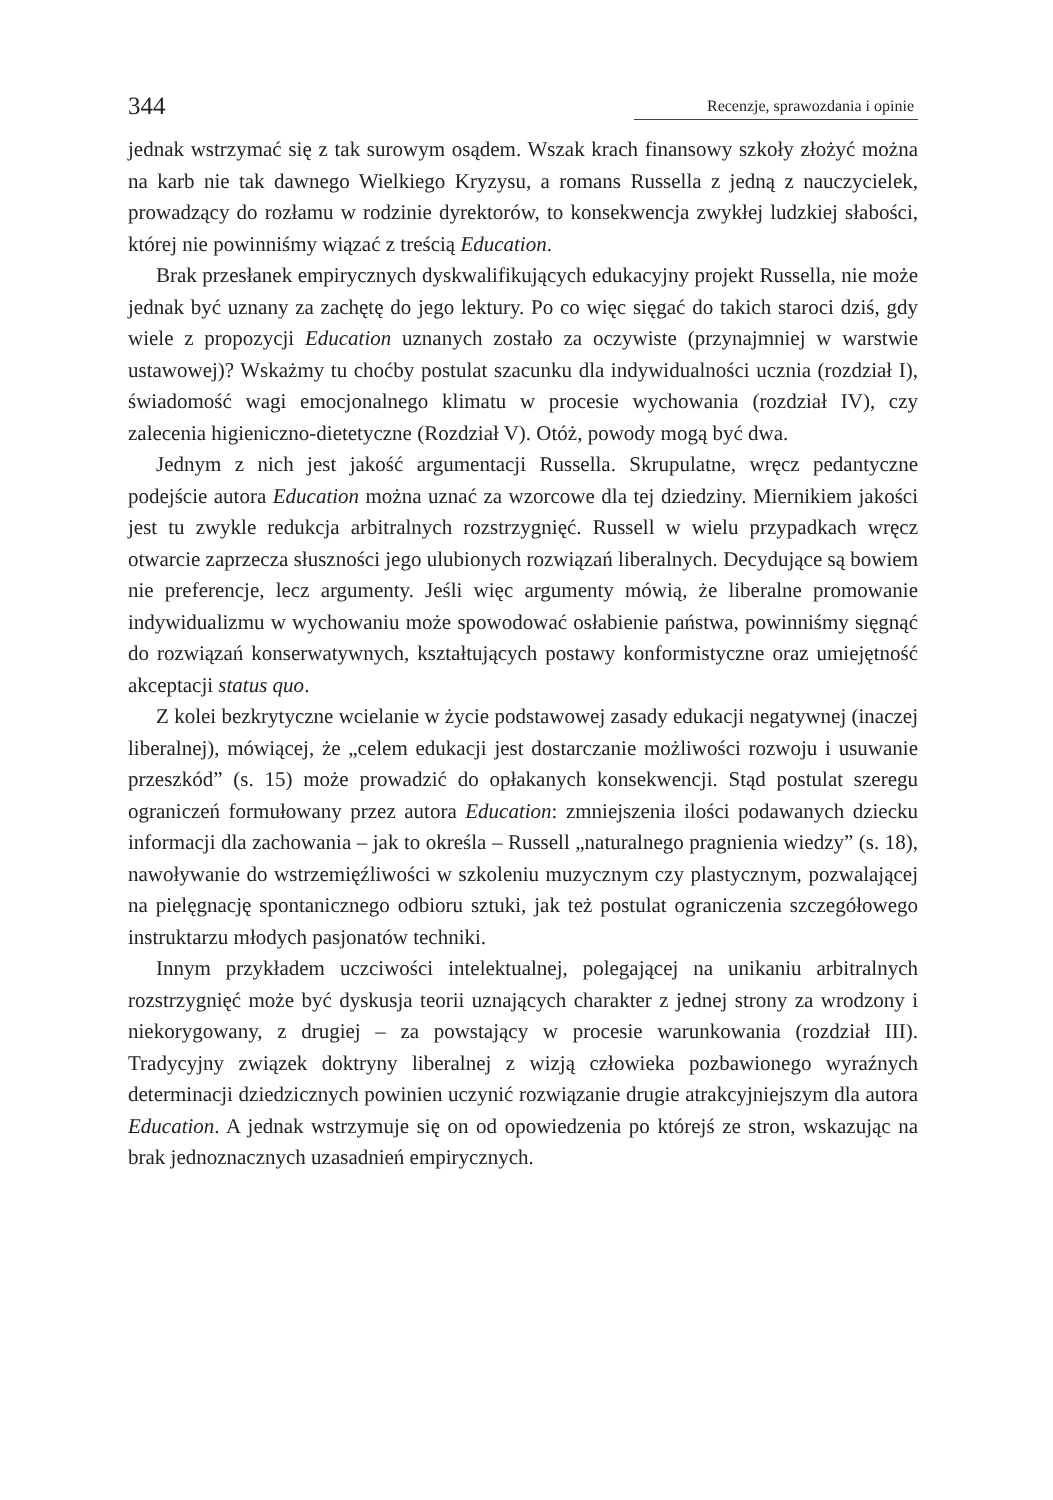344 Recenzje, sprawozdania i opinie
jednak wstrzymać się z tak surowym osądem. Wszak krach finansowy szkoły złożyć można na karb nie tak dawnego Wielkiego Kryzysu, a romans Russella z jedną z nauczycielek, prowadzący do rozłamu w rodzinie dyrektorów, to konsekwencja zwykłej ludzkiej słabości, której nie powinniśmy wiązać z treścią Education.
Brak przesłanek empirycznych dyskwalifikujących edukacyjny projekt Russella, nie może jednak być uznany za zachętę do jego lektury. Po co więc sięgać do takich staroci dziś, gdy wiele z propozycji Education uznanych zostało za oczywiste (przynajmniej w warstwie ustawowej)? Wskażmy tu choćby postulat szacunku dla indywidualności ucznia (rozdział I), świadomość wagi emocjonalnego klimatu w procesie wychowania (rozdział IV), czy zalecenia higieniczno-dietetyczne (Rozdział V). Otóż, powody mogą być dwa.
Jednym z nich jest jakość argumentacji Russella. Skrupulatne, wręcz pedantyczne podejście autora Education można uznać za wzorcowe dla tej dziedziny. Miernikiem jakości jest tu zwykle redukcja arbitralnych rozstrzygnięć. Russell w wielu przypadkach wręcz otwarcie zaprzecza słuszności jego ulubionych rozwiązań liberalnych. Decydujące są bowiem nie preferencje, lecz argumenty. Jeśli więc argumenty mówią, że liberalne promowanie indywidualizmu w wychowaniu może spowodować osłabienie państwa, powinniśmy sięgnąć do rozwiązań konserwatywnych, kształtujących postawy konformistyczne oraz umiejętność akceptacji status quo.
Z kolei bezkrytyczne wcielanie w życie podstawowej zasady edukacji negatywnej (inaczej liberalnej), mówiącej, że „celem edukacji jest dostarczanie możliwości rozwoju i usuwanie przeszkód” (s. 15) może prowadzić do opłakanych konsekwencji. Stąd postulat szeregu ograniczeń formułowany przez autora Education: zmniejszenia ilości podawanych dziecku informacji dla zachowania – jak to określa – Russell „naturalnego pragnienia wiedzy” (s. 18), nawoływanie do wstrzemięźliwości w szkoleniu muzycznym czy plastycznym, pozwalającej na pielęgnację spontanicznego odbioru sztuki, jak też postulat ograniczenia szczegółowego instruktarzu młodych pasjonatów techniki.
Innym przykładem uczciwości intelektualnej, polegającej na unikaniu arbitralnych rozstrzygnięć może być dyskusja teorii uznających charakter z jednej strony za wrodzony i niekorygowany, z drugiej – za powstający w procesie warunkowania (rozdział III). Tradycyjny związek doktryny liberalnej z wizją człowieka pozbawionego wyraźnych determinacji dziedzicznych powinien uczynić rozwiązanie drugie atrakcyjniejszym dla autora Education. A jednak wstrzymuje się on od opowiedzenia po którejś ze stron, wskazując na brak jednoznacznych uzasadnień empirycznych.